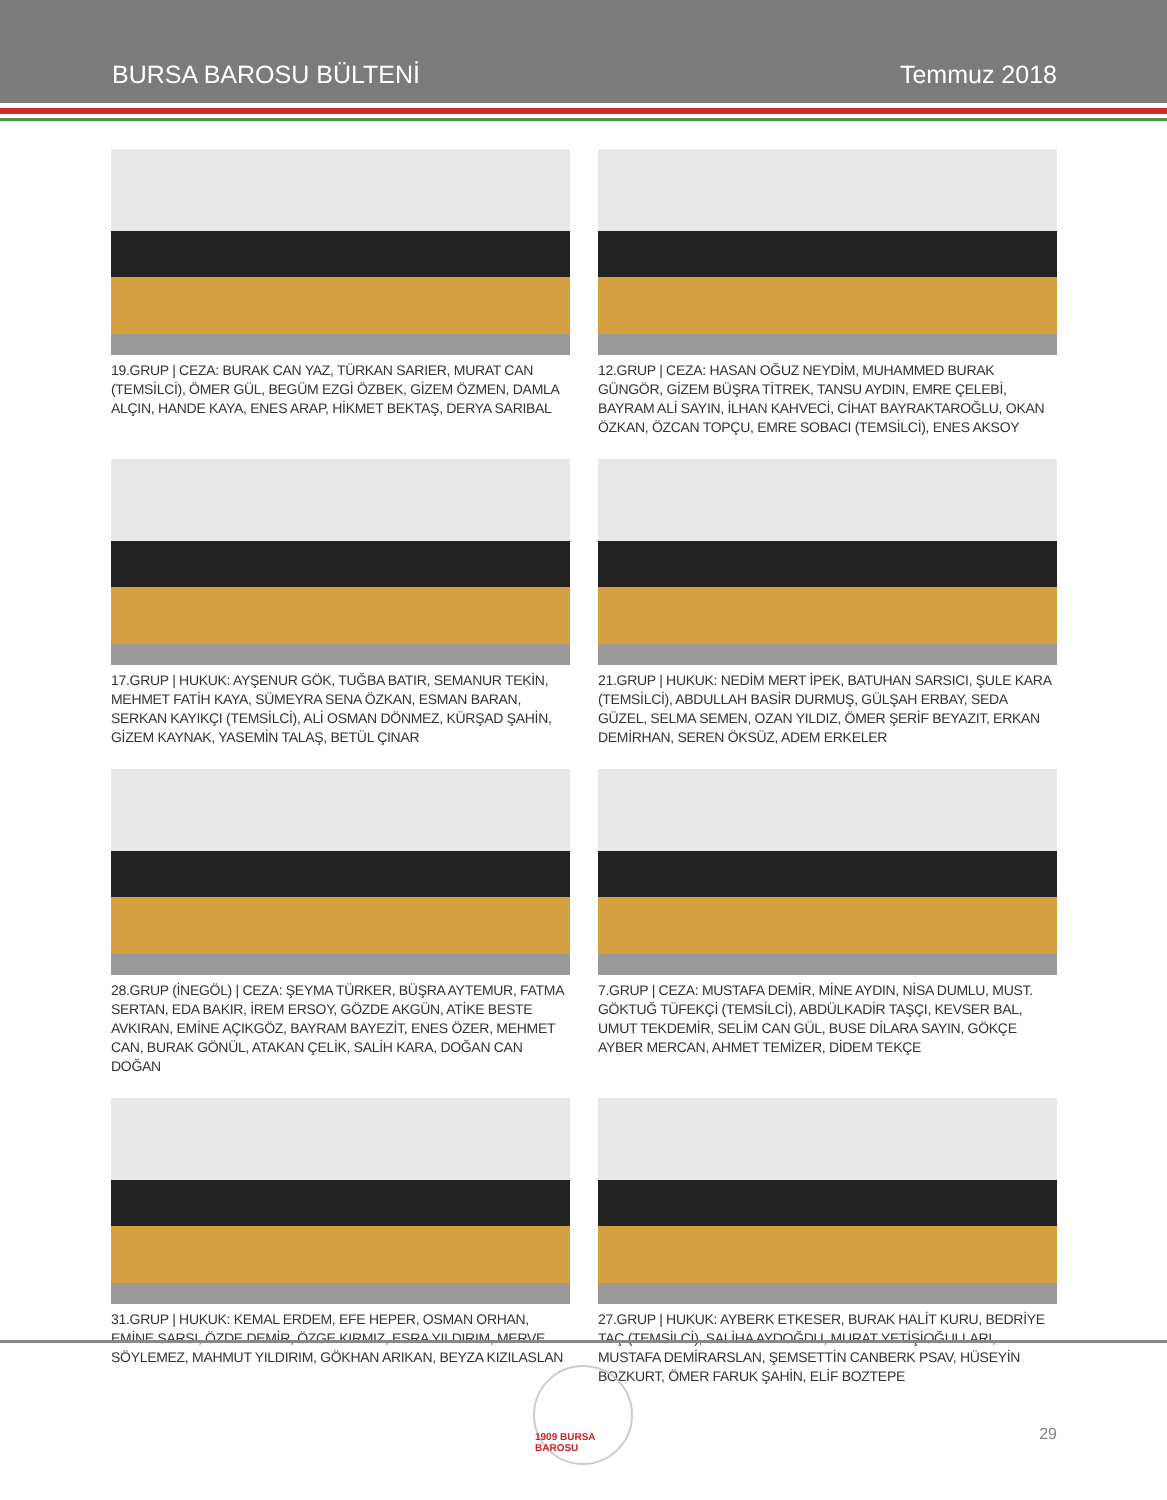BURSA BAROSU BÜLTENİ Temmuz 2018
19.GRUP | CEZA: BURAK CAN YAZ, TÜRKAN SARIER, MURAT CAN (TEMSİLCİ), ÖMER GÜL, BEGÜM EZGİ ÖZBEK, GİZEM ÖZMEN, DAMLA ALÇIN, HANDE KAYA, ENES ARAP, HİKMET BEKTAŞ, DERYA SARIBAL
12.GRUP | CEZA: HASAN OĞUZ NEYDİM, MUHAMMED BURAK GÜNGÖR, GİZEM BÜŞRA TİTREK, TANSU AYDIN, EMRE ÇELEBİ, BAYRAM ALİ SAYIN, İLHAN KAHVECİ, CİHAT BAYRAKTAROĞLU, OKAN ÖZKAN, ÖZCAN TOPÇU, EMRE SOBACI (TEMSİLCİ), ENES AKSOY
17.GRUP | HUKUK: AYŞENUR GÖK, TUĞBA BATIR, SEMANUR TEKİN, MEHMET FATİH KAYA, SÜMEYRA SENA ÖZKAN, ESMAN BARAN, SERKAN KAYIKÇI (TEMSİLCİ), ALİ OSMAN DÖNMEZ, KÜRŞAD ŞAHİN, GİZEM KAYNAK, YASEMİN TALAŞ, BETÜL ÇINAR
21.GRUP | HUKUK: NEDİM MERT İPEK, BATUHAN SARSICI, ŞULE KARA (TEMSİLCİ), ABDULLAH BASİR DURMUŞ, GÜLŞAH ERBAY, SEDA GÜZEL, SELMA SEMEN, OZAN YILDIZ, ÖMER ŞERİF BEYAZIT, ERKAN DEMİRHAN, SEREN ÖKSÜZ, ADEM ERKELER
28.GRUP (İNEGÖL) | CEZA: ŞEYMA TÜRKER, BÜŞRA AYTEMUR, FATMA SERTAN, EDA BAKIR, İREM ERSOY, GÖZDE AKGÜN, ATİKE BESTE AVKIRAN, EMİNE AÇIKGÖZ, BAYRAM BAYEZİT, ENES ÖZER, MEHMET CAN, BURAK GÖNÜL, ATAKAN ÇELİK, SALİH KARA, DOĞAN CAN DOĞAN
7.GRUP | CEZA: MUSTAFA DEMİR, MİNE AYDIN, NİSA DUMLU, MUST. GÖKTUĞ TÜFEKÇİ (TEMSİLCİ), ABDÜLKADİR TAŞÇI, KEVSER BAL, UMUT TEKDEMİR, SELİM CAN GÜL, BUSE DİLARA SAYIN, GÖKÇE AYBER MERCAN, AHMET TEMİZER, DİDEM TEKÇE
31.GRUP | HUKUK: KEMAL ERDEM, EFE HEPER, OSMAN ORHAN, EMİNE SARSI, ÖZDE DEMİR, ÖZGE KIRMIZ, ESRA YILDIRIM, MERVE SÖYLEMEZ, MAHMUT YILDIRIM, GÖKHAN ARIKAN, BEYZA KIZILASLAN
27.GRUP | HUKUK: AYBERK ETKESER, BURAK HALİT KURU, BEDRİYE TAÇ (TEMSİLCİ), SALİHA AYDOĞDU, MURAT YETİŞİOĞULLARI, MUSTAFA DEMİRARSLAN, ŞEMSETTİN CANBERK PSAV, HÜSEYİN BOZKURT, ÖMER FARUK ŞAHİN, ELİF BOZTEPE
1909 BURSA BAROSU
29